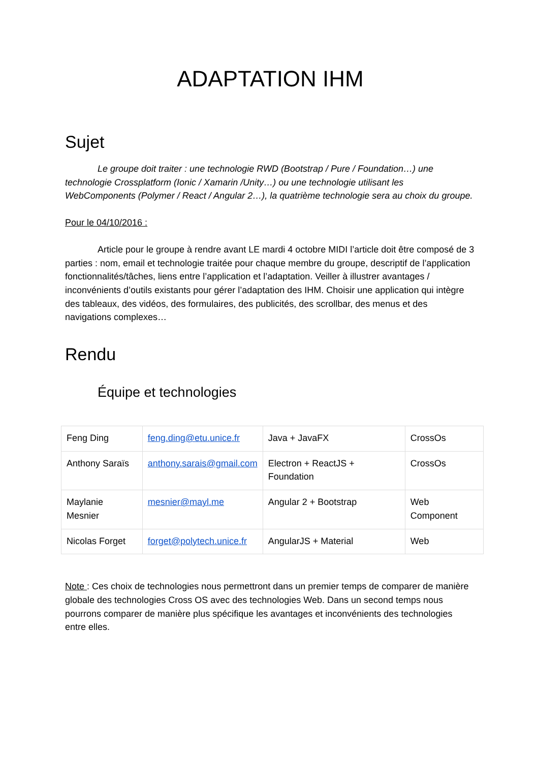ADAPTATION IHM
Sujet
Le groupe doit traiter : une technologie RWD (Bootstrap / Pure / Foundation…) une technologie Crossplatform (Ionic / Xamarin /Unity…) ou une technologie utilisant les WebComponents (Polymer / React / Angular 2…), la quatrième technologie sera au choix du groupe.
Pour le 04/10/2016 :
Article pour le groupe à rendre avant LE mardi 4 octobre MIDI l’article doit être composé de 3 parties : nom, email et technologie traitée pour chaque membre du groupe, descriptif de l’application fonctionnalités/tâches, liens entre l’application et l’adaptation. Veiller à illustrer avantages / inconvénients d’outils existants pour gérer l’adaptation des IHM. Choisir une application qui intègre des tableaux, des vidéos, des formulaires, des publicités, des scrollbar, des menus et des navigations complexes…
Rendu
Équipe et technologies
| Feng Ding | feng.ding@etu.unice.fr | Java + JavaFX | CrossOs |
| Anthony Saraïs | anthony.sarais@gmail.com | Electron + ReactJS + Foundation | CrossOs |
| Maylanie Mesnier | mesnier@mayl.me | Angular 2 + Bootstrap | Web Component |
| Nicolas Forget | forget@polytech.unice.fr | AngularJS + Material | Web |
Note : Ces choix de technologies nous permettront dans un premier temps de comparer de manière globale des technologies Cross OS avec des technologies Web. Dans un second temps nous pourrons comparer de manière plus spécifique les avantages et inconvénients des technologies entre elles.